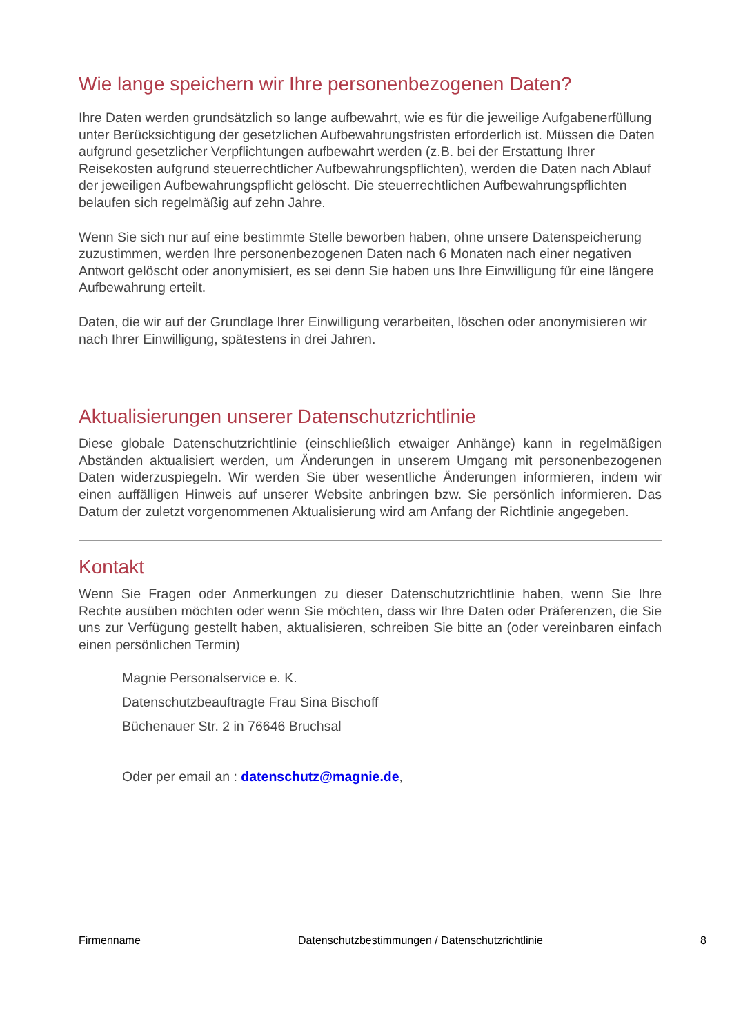Wie lange speichern wir Ihre personenbezogenen Daten?
Ihre Daten werden grundsätzlich so lange aufbewahrt, wie es für die jeweilige Aufgabenerfüllung unter Berücksichtigung der gesetzlichen Aufbewahrungsfristen erforderlich ist. Müssen die Daten aufgrund gesetzlicher Verpflichtungen aufbewahrt werden (z.B. bei der Erstattung Ihrer Reisekosten aufgrund steuerrechtlicher Aufbewahrungspflichten), werden die Daten nach Ablauf der jeweiligen Aufbewahrungspflicht gelöscht. Die steuerrechtlichen Aufbewahrungspflichten belaufen sich regelmäßig auf zehn Jahre.
Wenn Sie sich nur auf eine bestimmte Stelle beworben haben, ohne unsere Datenspeicherung zuzustimmen, werden Ihre personenbezogenen Daten nach 6 Monaten nach einer negativen Antwort gelöscht oder anonymisiert, es sei denn Sie haben uns Ihre Einwilligung für eine längere Aufbewahrung erteilt.
Daten, die wir auf der Grundlage Ihrer Einwilligung verarbeiten, löschen oder anonymisieren wir nach Ihrer Einwilligung, spätestens in drei Jahren.
Aktualisierungen unserer Datenschutzrichtlinie
Diese globale Datenschutzrichtlinie (einschließlich etwaiger Anhänge) kann in regelmäßigen Abständen aktualisiert werden, um Änderungen in unserem Umgang mit personenbezogenen Daten widerzuspiegeln. Wir werden Sie über wesentliche Änderungen informieren, indem wir einen auffälligen Hinweis auf unserer Website anbringen bzw. Sie persönlich informieren. Das Datum der zuletzt vorgenommenen Aktualisierung wird am Anfang der Richtlinie angegeben.
Kontakt
Wenn Sie Fragen oder Anmerkungen zu dieser Datenschutzrichtlinie haben, wenn Sie Ihre Rechte ausüben möchten oder wenn Sie möchten, dass wir Ihre Daten oder Präferenzen, die Sie uns zur Verfügung gestellt haben, aktualisieren, schreiben Sie bitte an (oder vereinbaren einfach einen persönlichen Termin)
Magnie Personalservice e. K.
Datenschutzbeauftragte Frau Sina Bischoff
Büchenauer Str. 2 in 76646 Bruchsal
Oder per email an : datenschutz@magnie.de,
Firmenname Datenschutzbestimmungen / Datenschutzrichtlinie 8